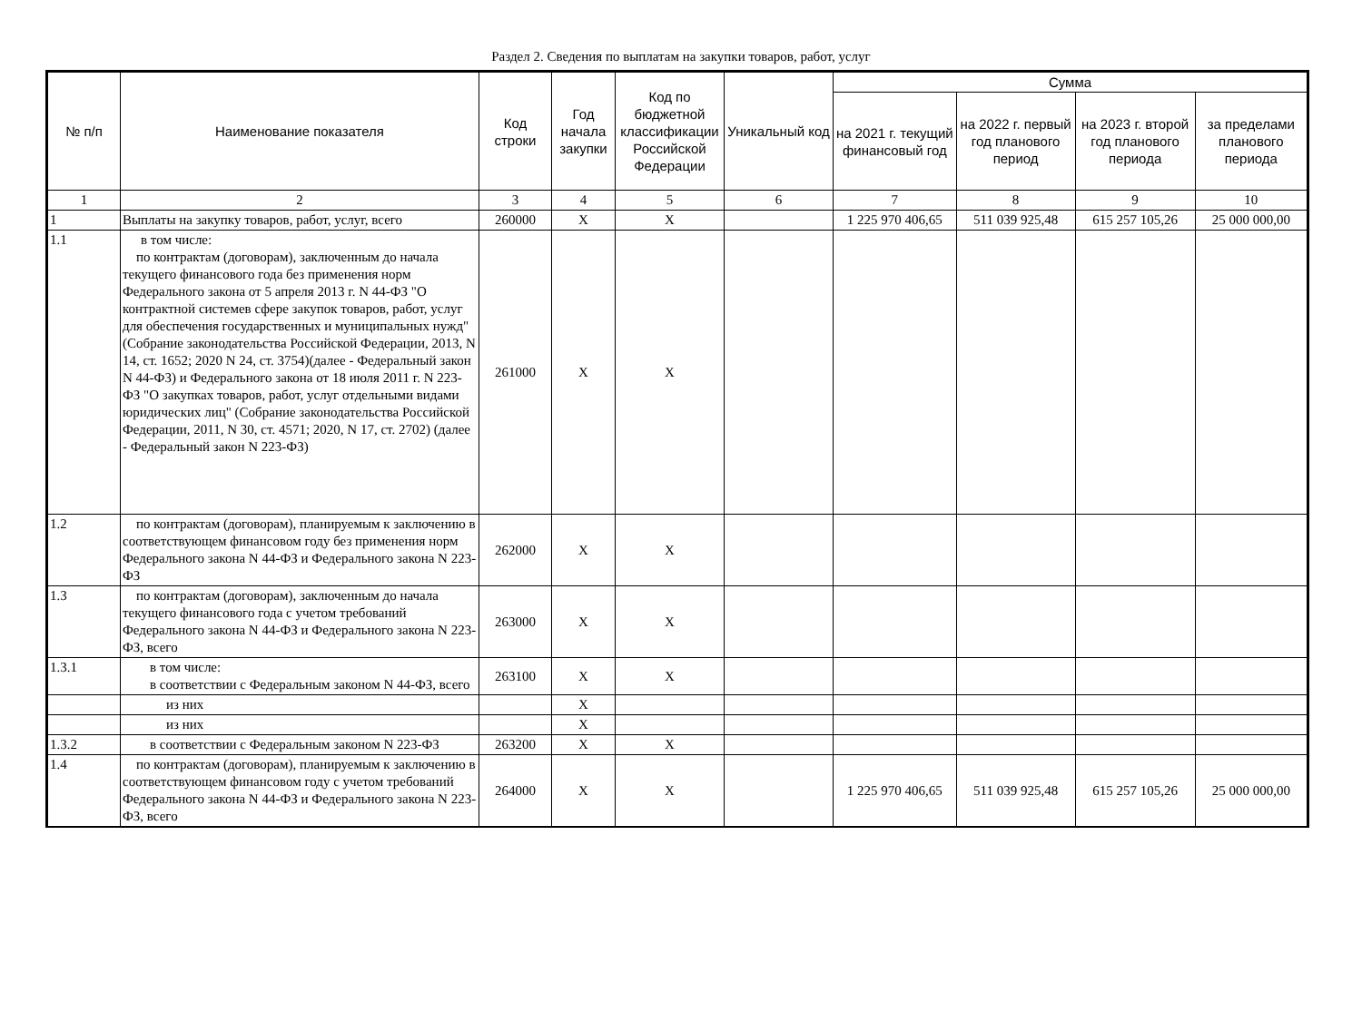Раздел 2. Сведения по выплатам на закупки товаров, работ, услуг
| № п/п | Наименование показателя | Код строки | Год начала закупки | Код по бюджетной классификации Российской Федерации | Уникальный код | Сумма | | | |
| --- | --- | --- | --- | --- | --- | --- | --- | --- | --- |
| | | | | | | на 2021 г. текущий финансовый год | на 2022 г. первый год планового период | на 2023 г. второй год планового периода | за пределами планового периода |
| 1 | 2 | 3 | 4 | 5 | 6 | 7 | 8 | 9 | 10 |
| 1 | Выплаты на закупку товаров, работ, услуг, всего | 260000 | X | X | | 1 225 970 406,65 | 511 039 925,48 | 615 257 105,26 | 25 000 000,00 |
| 1.1 | в том числе: по контрактам (договорам), заключенным до начала текущего финансового года без применения норм Федерального закона от 5 апреля 2013 г. N 44-ФЗ "О контрактной системев сфере закупок товаров, работ, услуг для обеспечения государственных и муниципальных нужд"(Собрание законодательства Российской Федерации, 2013, N 14, ст. 1652; 2020 N 24, ст. 3754)(далее - Федеральный закон N 44-ФЗ) и Федерального закона от 18 июля 2011 г. N 223-ФЗ "О закупках товаров, работ, услуг отдельными видами юридических лиц" (Собрание законодательства Российской Федерации, 2011, N 30, ст. 4571; 2020, N 17, ст. 2702) (далее - Федеральный закон N 223-ФЗ) | 261000 | X | X | | | | | |
| 1.2 | по контрактам (договорам), планируемым к заключению в соответствующем финансовом году без применения норм Федерального закона N 44-ФЗ и Федерального закона N 223-ФЗ | 262000 | X | X | | | | | |
| 1.3 | по контрактам (договорам), заключенным до начала текущего финансового года с учетом требований Федерального закона N 44-ФЗ и Федерального закона N 223-ФЗ, всего | 263000 | X | X | | | | | |
| 1.3.1 | в том числе: в соответствии с Федеральным законом N 44-ФЗ, всего | 263100 | X | X | | | | | |
| | из них | | X | | | | | | |
| | из них | | X | | | | | | |
| 1.3.2 | в соответствии с Федеральным законом N 223-ФЗ | 263200 | X | X | | | | | |
| 1.4 | по контрактам (договорам), планируемым к заключению в соответствующем финансовом году с учетом требований Федерального закона N 44-ФЗ и Федерального закона N 223-ФЗ, всего | 264000 | X | X | | 1 225 970 406,65 | 511 039 925,48 | 615 257 105,26 | 25 000 000,00 |